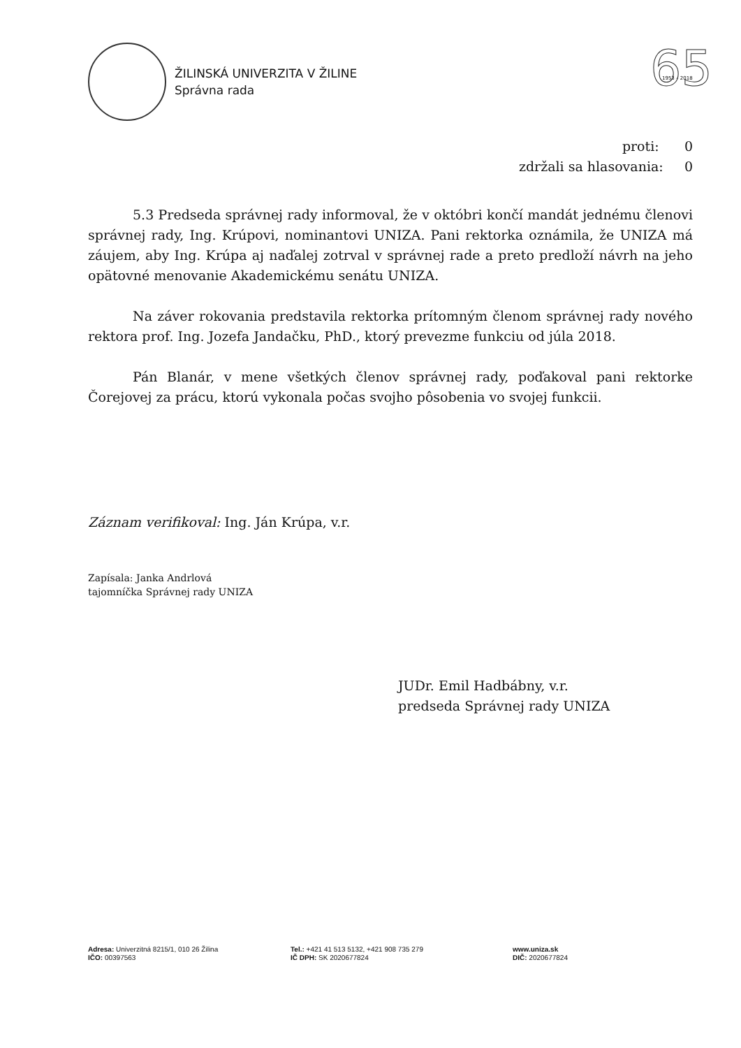ŽILINSKÁ UNIVERZITA V ŽILINE
Správna rada
65
1953 – 2018
proti: 0
zdržali sa hlasovania: 0
5.3 Predseda správnej rady informoval, že v októbri končí mandát jednému členovi správnej rady, Ing. Krúpovi, nominantovi UNIZA. Pani rektorka oznámila, že UNIZA má záujem, aby Ing. Krúpa aj naďalej zotrval v správnej rade a preto predloží návrh na jeho opätovné menovanie Akademickému senátu UNIZA.
Na záver rokovania predstavila rektorka prítomným členom správnej rady nového rektora prof. Ing. Jozefa Jandačku, PhD., ktorý prevezme funkciu od júla 2018.
Pán Blanár, v mene všetkých členov správnej rady, poďakoval pani rektorke Čorejovej za prácu, ktorú vykonala počas svojho pôsobenia vo svojej funkcii.
Záznam verifikoval: Ing. Ján Krúpa, v.r.
Zapísala: Janka Andrlová
tajomníčka Správnej rady UNIZA
JUDr. Emil Hadbábny, v.r.
predseda Správnej rady UNIZA
Adresa: Univerzitná 8215/1, 010 26 Žilina
IČO: 00397563
Tel.: +421 41 513 5132, +421 908 735 279
IČ DPH: SK 2020677824
www.uniza.sk
DIČ: 2020677824